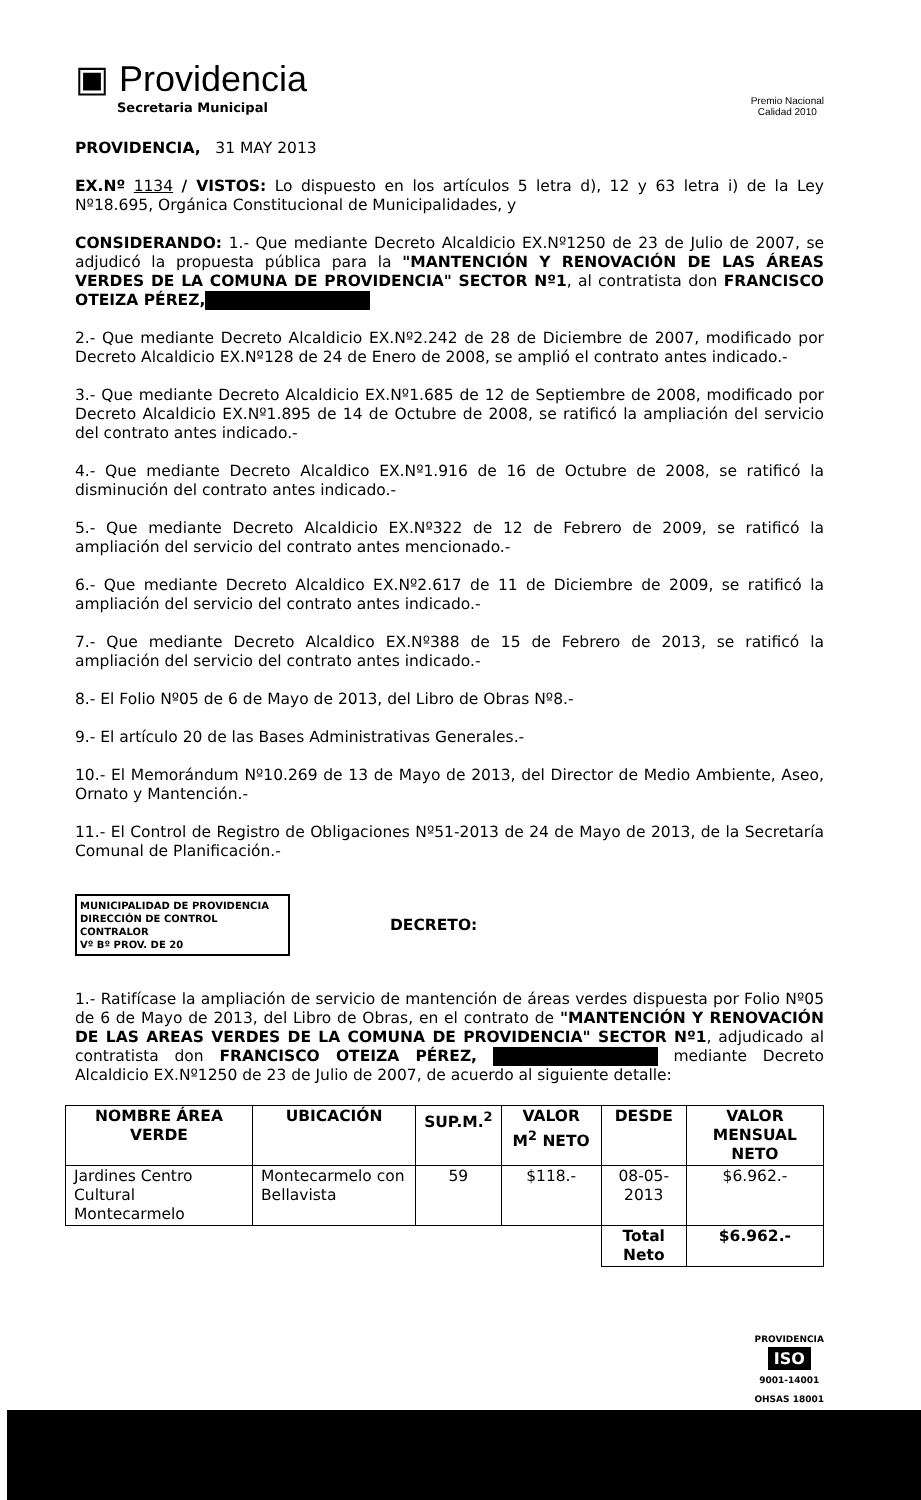▣ Providencia
Secretaria Municipal
Premio Nacional
Calidad 2010
PROVIDENCIA, 31 MAY 2013
EX.Nº 1134 / VISTOS: Lo dispuesto en los artículos 5 letra d), 12 y 63 letra i) de la Ley Nº18.695, Orgánica Constitucional de Municipalidades, y
CONSIDERANDO: 1.- Que mediante Decreto Alcaldicio EX.Nº1250 de 23 de Julio de 2007, se adjudicó la propuesta pública para la "MANTENCIÓN Y RENOVACIÓN DE LAS ÁREAS VERDES DE LA COMUNA DE PROVIDENCIA" SECTOR Nº1, al contratista don FRANCISCO OTEIZA PÉREZ,
2.- Que mediante Decreto Alcaldicio EX.Nº2.242 de 28 de Diciembre de 2007, modificado por Decreto Alcaldicio EX.Nº128 de 24 de Enero de 2008, se amplió el contrato antes indicado.-
3.- Que mediante Decreto Alcaldicio EX.Nº1.685 de 12 de Septiembre de 2008, modificado por Decreto Alcaldicio EX.Nº1.895 de 14 de Octubre de 2008, se ratificó la ampliación del servicio del contrato antes indicado.-
4.- Que mediante Decreto Alcaldico EX.Nº1.916 de 16 de Octubre de 2008, se ratificó la disminución del contrato antes indicado.-
5.- Que mediante Decreto Alcaldicio EX.Nº322 de 12 de Febrero de 2009, se ratificó la ampliación del servicio del contrato antes mencionado.-
6.- Que mediante Decreto Alcaldico EX.Nº2.617 de 11 de Diciembre de 2009, se ratificó la ampliación del servicio del contrato antes indicado.-
7.- Que mediante Decreto Alcaldico EX.Nº388 de 15 de Febrero de 2013, se ratificó la ampliación del servicio del contrato antes indicado.-
8.- El Folio Nº05 de 6 de Mayo de 2013, del Libro de Obras Nº8.-
9.- El artículo 20 de las Bases Administrativas Generales.-
10.- El Memorándum Nº10.269 de 13 de Mayo de 2013, del Director de Medio Ambiente, Aseo, Ornato y Mantención.-
11.- El Control de Registro de Obligaciones Nº51-2013 de 24 de Mayo de 2013, de la Secretaría Comunal de Planificación.-
MUNICIPALIDAD DE PROVIDENCIA
DIRECCIÓN DE CONTROL
CONTRALOR
Vº Bº PROV. DE 20
DECRETO:
1.- Ratifícase la ampliación de servicio de mantención de áreas verdes dispuesta por Folio Nº05 de 6 de Mayo de 2013, del Libro de Obras, en el contrato de "MANTENCIÓN Y RENOVACIÓN DE LAS AREAS VERDES DE LA COMUNA DE PROVIDENCIA" SECTOR Nº1, adjudicado al contratista don FRANCISCO OTEIZA PÉREZ, mediante Decreto Alcaldicio EX.Nº1250 de 23 de Julio de 2007, de acuerdo al siguiente detalle:
| NOMBRE ÁREA VERDE | UBICACIÓN | SUP.M.<sup>2</sup> | VALOR M<sup>2</sup> NETO | DESDE | VALOR MENSUAL NETO |
| --- | --- | --- | --- | --- | --- |
| Jardines Centro Cultural Montecarmelo | Montecarmelo con Bellavista | 59 | $118.- | 08-05-2013 | $6.962.- |
| | | | | Total Neto | $6.962.- |
PROVIDENCIA
ISO
9001-14001
OHSAS 18001